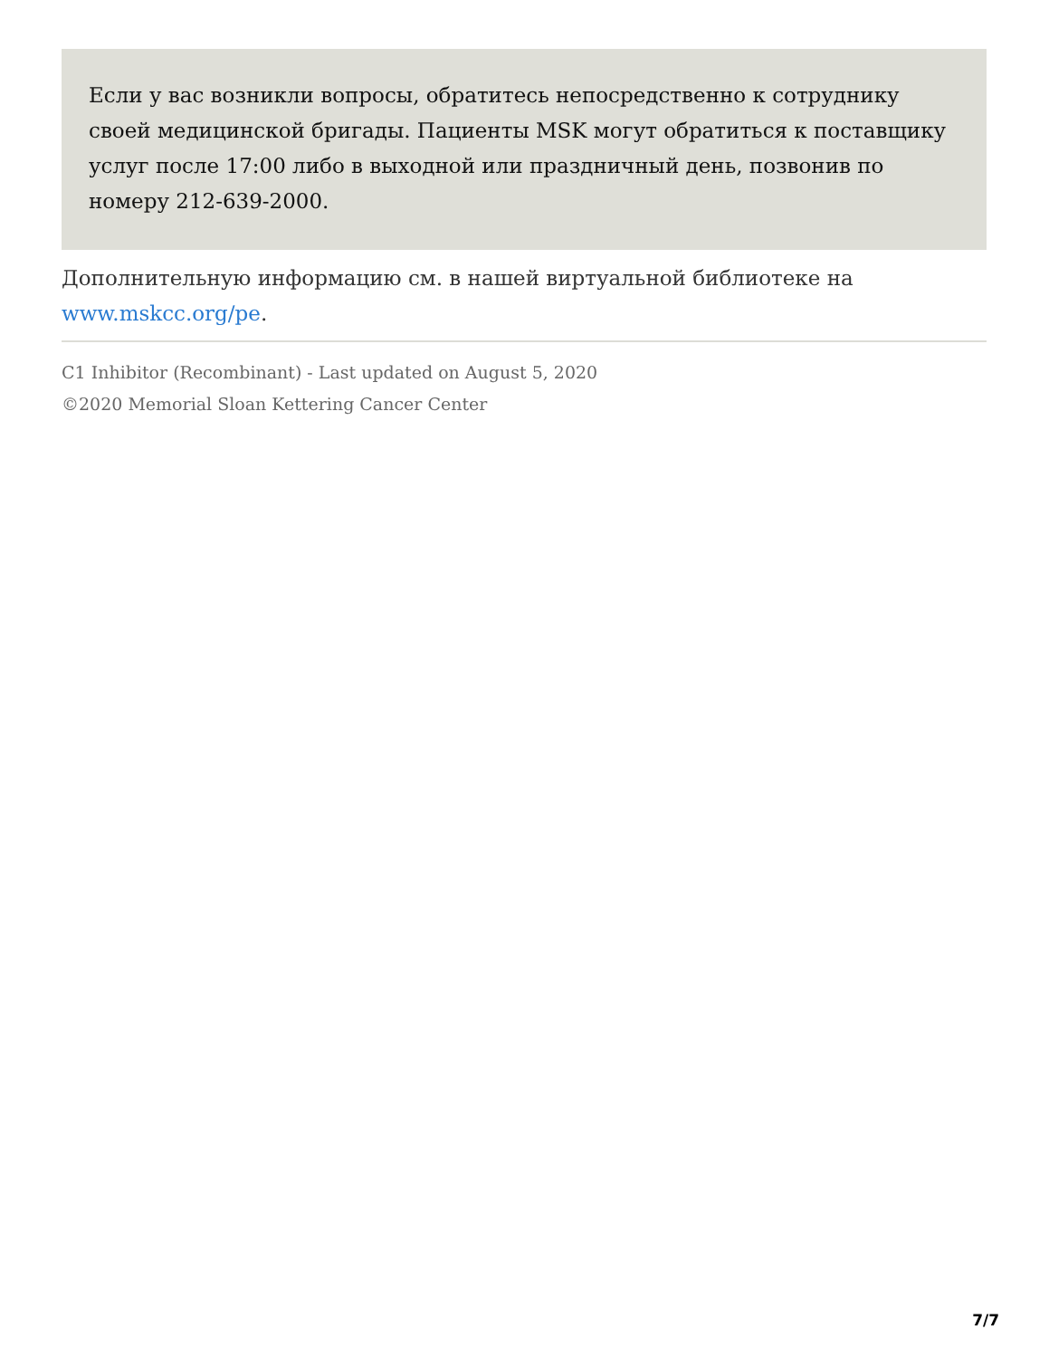Если у вас возникли вопросы, обратитесь непосредственно к сотруднику своей медицинской бригады. Пациенты MSK могут обратиться к поставщику услуг после 17:00 либо в выходной или праздничный день, позвонив по номеру 212-639-2000.
Дополнительную информацию см. в нашей виртуальной библиотеке на www.mskcc.org/pe.
C1 Inhibitor (Recombinant) - Last updated on August 5, 2020
©2020 Memorial Sloan Kettering Cancer Center
7/7